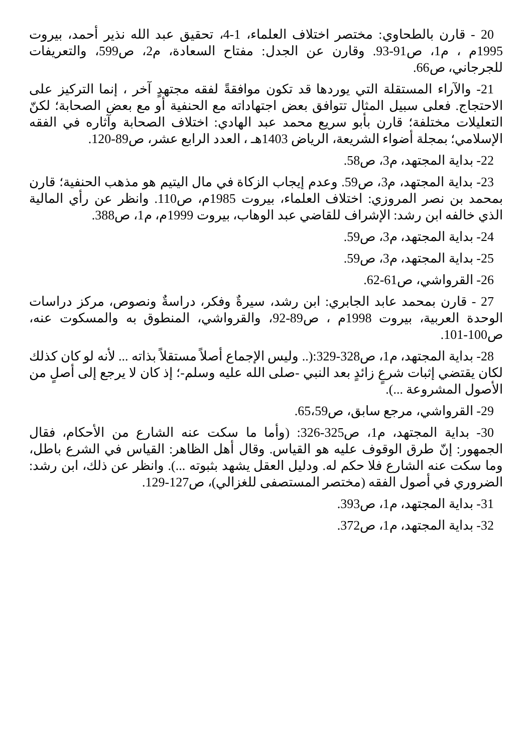20 - قارن بالطحاوي: مختصر اختلاف العلماء، 1-4، تحقيق عبد الله نذير أحمد، بيروت 1995م ، م1، ص91-93. وقارن عن الجدل: مفتاح السعادة، م2، ص599، والتعريفات للجرجاني، ص66.
21- والآراء المستقلة التي يوردها قد تكون موافقةً لفقه مجتهدٍ آخر ، إنما التركيز على الاحتجاج. فعلى سبيل المثال تتوافق بعض اجتهاداته مع الحنفية أو مع بعض الصحابة؛ لكنّ التعليلات مختلفة؛ قارن بأبو سريع محمد عبد الهادي: اختلاف الصحابة وآثاره في الفقه الإسلامي؛ بمجلة أضواء الشريعة، الرياض 1403هـ ، العدد الرابع عشر، ص89-120.
22- بداية المجتهد، م3، ص58.
23- بداية المجتهد، م3، ص59. وعدم إيجاب الزكاة في مال اليتيم هو مذهب الحنفية؛ قارن بمحمد بن نصر المروزي: اختلاف العلماء، بيروت 1985م، ص110. وانظر عن رأي المالية الذي خالفه ابن رشد: الإشراف للقاضي عبد الوهاب، بيروت 1999م، م1، ص388.
24- بداية المجتهد، م3، ص59.
25- بداية المجتهد، م3، ص59.
26- القرواشي، ص61-62.
27 - قارن بمحمد عابد الجابري: ابن رشد، سيرةٌ وفكر، دراسةٌ ونصوص، مركز دراسات الوحدة العربية، بيروت 1998م ، ص89-92، والقرواشي، المنطوق به والمسكوت عنه، ص100-101.
28- بداية المجتهد، م1، ص328-329:(.. وليس الإجماع أصلاً مستقلاً بذاته ... لأنه لو كان كذلك لكان يقتضي إثبات شرعٍ زائدٍ بعد النبي -صلى الله عليه وسلم-؛ إذ كان لا يرجع إلى أصلٍ من الأصول المشروعة ...).
29- القرواشي، مرجع سابق، ص65،59.
30- بداية المجتهد، م1، ص325-326: (وأما ما سكت عنه الشارع من الأحكام، فقال الجمهور: إنّ طرق الوقوف عليه هو القياس. وقال أهل الظاهر: القياس في الشرع باطل، وما سكت عنه الشارع فلا حكم له. ودليل العقل يشهد بثبوته ...). وانظر عن ذلك، ابن رشد: الضروري في أصول الفقه (مختصر المستصفى للغزالي)، ص127-129.
31- بداية المجتهد، م1، ص393.
32- بداية المجتهد، م1، ص372.